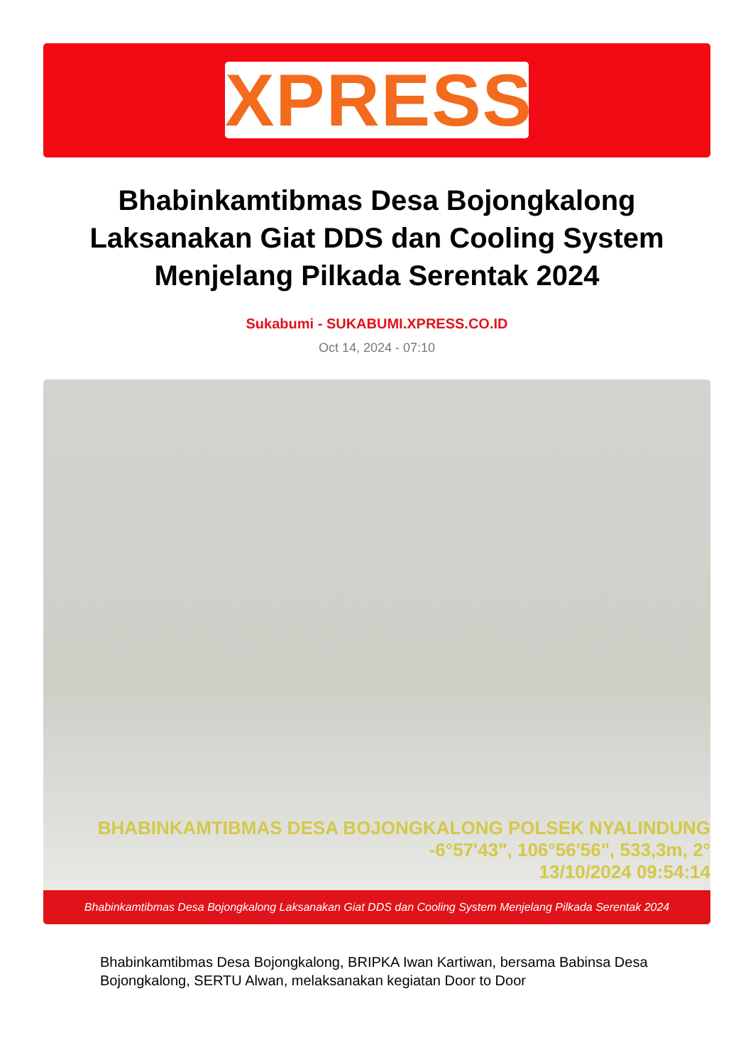XPRESS
Bhabinkamtibmas Desa Bojongkalong Laksanakan Giat DDS dan Cooling System Menjelang Pilkada Serentak 2024
Sukabumi - SUKABUMI.XPRESS.CO.ID
Oct 14, 2024 - 07:10
BHABINKAMTIBMAS DESA BOJONGKALONG POLSEK NYALINDUNG
-6°57'43", 106°56'56", 533,3m, 2°
13/10/2024 09:54:14
Bhabinkamtibmas Desa Bojongkalong Laksanakan Giat DDS dan Cooling System Menjelang Pilkada Serentak 2024
Bhabinkamtibmas Desa Bojongkalong, BRIPKA Iwan Kartiwan, bersama Babinsa Desa Bojongkalong, SERTU Alwan, melaksanakan kegiatan Door to Door